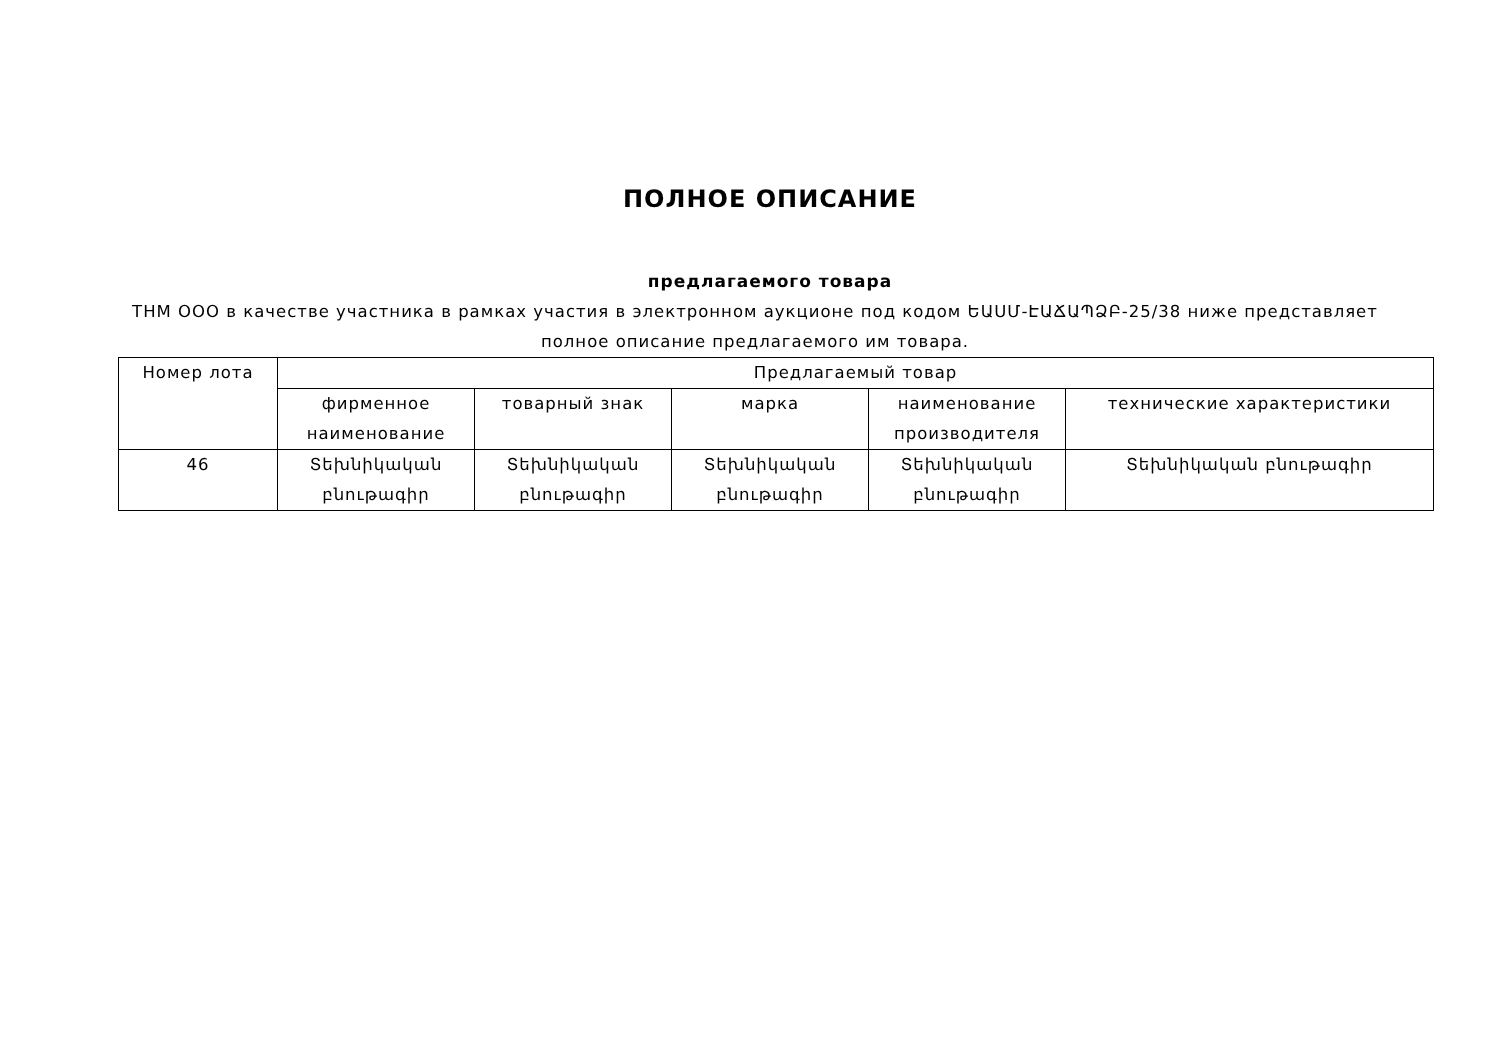ПОЛНОЕ ОПИСАНИЕ
предлагаемого товара
THM OOO в качестве участника в рамках участия в электронном аукционе под кодом ԵԱՍՄ-ԷԱՃԱՊՁԲ-25/38 ниже представляет полное описание предлагаемого им товара.
| Номер лота | Предлагаемый товар | | | | |
| --- | --- | --- | --- | --- | --- |
| | фирменное наименование | товарный знак | марка | наименование производителя | технические характеристики |
| 46 | Տեխնիկական բնութագիր | Տեխնիկական բնութագիր | Տեխնիկական բնութագիր | Տեխնիկական բնութագիր | Տեխնիկական բնութագիր |